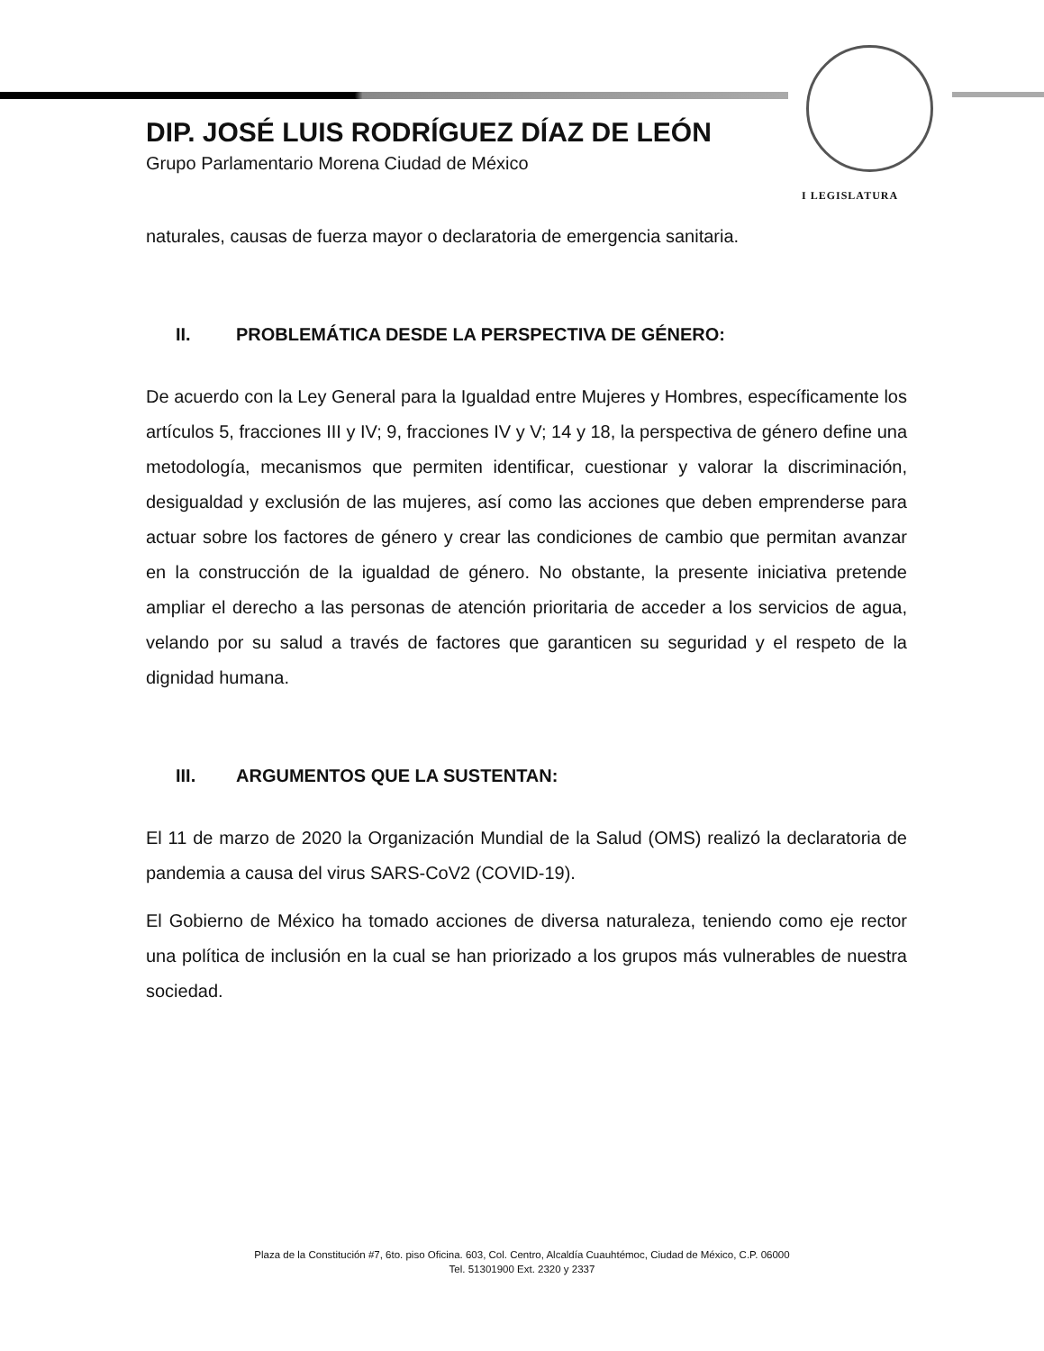I LEGISLATURA
DIP. JOSÉ LUIS RODRÍGUEZ DÍAZ DE LEÓN
Grupo Parlamentario Morena Ciudad de México
naturales, causas de fuerza mayor o declaratoria de emergencia sanitaria.
II. PROBLEMÁTICA DESDE LA PERSPECTIVA DE GÉNERO:
De acuerdo con la Ley General para la Igualdad entre Mujeres y Hombres, específicamente los artículos 5, fracciones III y IV; 9, fracciones IV y V; 14 y 18, la perspectiva de género define una metodología, mecanismos que permiten identificar, cuestionar y valorar la discriminación, desigualdad y exclusión de las mujeres, así como las acciones que deben emprenderse para actuar sobre los factores de género y crear las condiciones de cambio que permitan avanzar en la construcción de la igualdad de género. No obstante, la presente iniciativa pretende ampliar el derecho a las personas de atención prioritaria de acceder a los servicios de agua, velando por su salud a través de factores que garanticen su seguridad y el respeto de la dignidad humana.
III. ARGUMENTOS QUE LA SUSTENTAN:
El 11 de marzo de 2020 la Organización Mundial de la Salud (OMS) realizó la declaratoria de pandemia a causa del virus SARS-CoV2 (COVID-19).
El Gobierno de México ha tomado acciones de diversa naturaleza, teniendo como eje rector una política de inclusión en la cual se han priorizado a los grupos más vulnerables de nuestra sociedad.
Plaza de la Constitución #7, 6to. piso Oficina. 603, Col. Centro, Alcaldía Cuauhtémoc, Ciudad de México, C.P. 06000
Tel. 51301900 Ext. 2320 y 2337